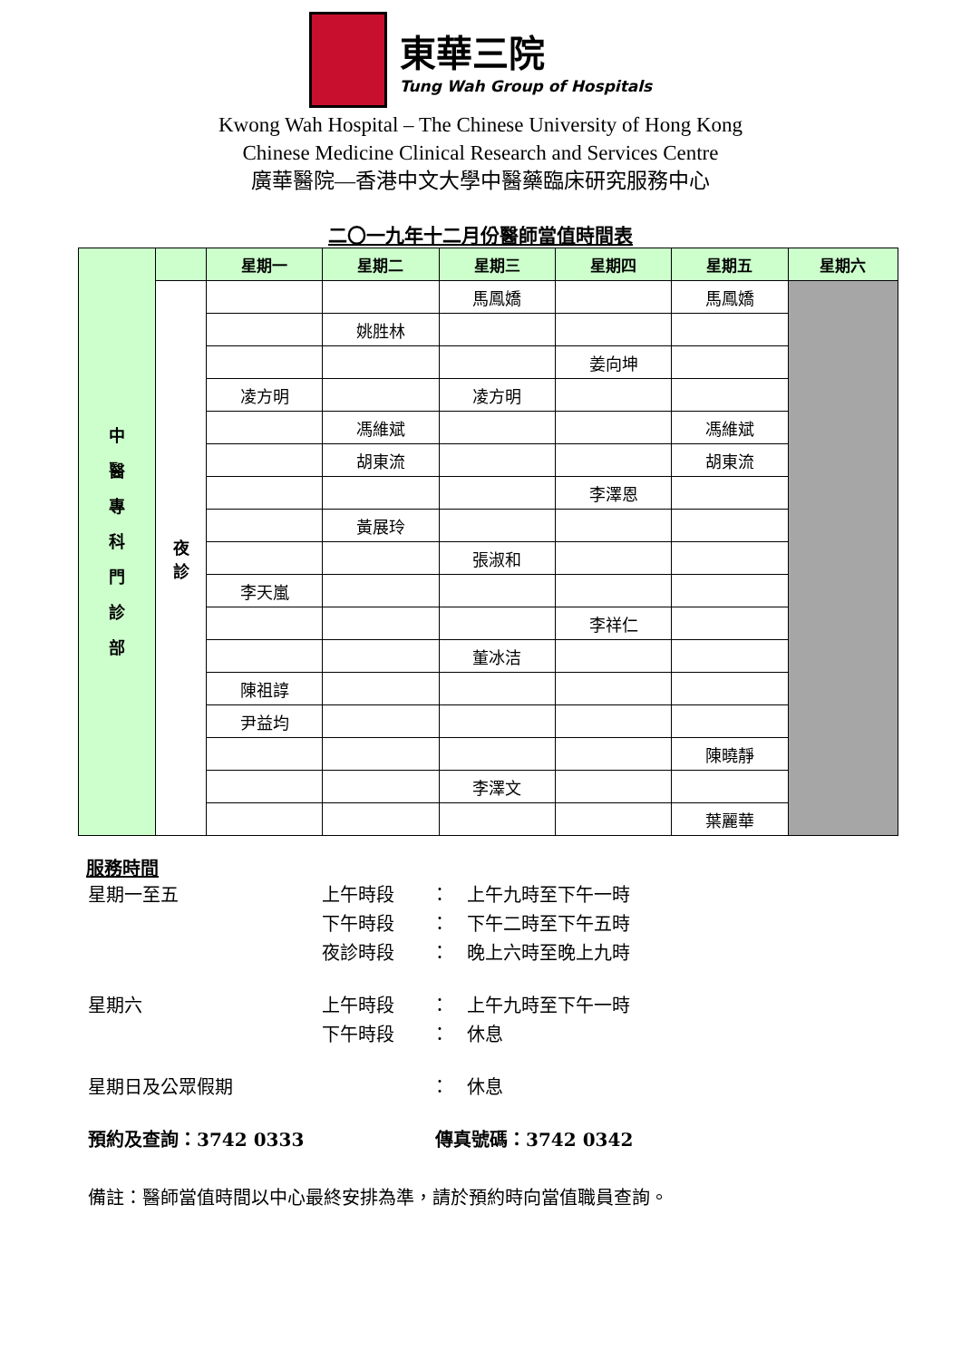東華三院
Tung Wah Group of Hospitals
Kwong Wah Hospital – The Chinese University of Hong Kong
Chinese Medicine Clinical Research and Services Centre
廣華醫院—香港中文大學中醫藥臨床研究服務中心
二〇一九年十二月份醫師當值時間表
| 中 醫 專 科 門 診 部 | | 星期一 | 星期二 | 星期三 | 星期四 | 星期五 | 星期六 |
| | 夜 診 | | | 馬鳳嬌 | | 馬鳳嬌 | |
| | | | 姚胜林 | | | | |
| | | | | | 姜向坤 | | |
| | | 凌方明 | | 凌方明 | | | |
| | | | 馮維斌 | | | 馮維斌 | |
| | | | 胡東流 | | | 胡東流 | |
| | | | | | 李澤恩 | | |
| | | | 黃展玲 | | | | |
| | | | | 張淑和 | | | |
| | | 李天嵐 | | | | | |
| | | | | | 李祥仁 | | |
| | | | | 董冰洁 | | | |
| | | 陳祖諄 | | | | | |
| | | 尹益均 | | | | | |
| | | | | | | 陳曉靜 | |
| | | | | 李澤文 | | | |
| | | | | | | 葉麗華 | |
服務時間
星期一至五 上午時段 ： 上午九時至下午一時
下午時段 ： 下午二時至下午五時
夜診時段 ： 晚上六時至晚上九時
星期六 上午時段 ： 上午九時至下午一時
下午時段 ： 休息
星期日及公眾假期 ： 休息
預約及查詢：3742 0333 傳真號碼：3742 0342
備註：醫師當值時間以中心最終安排為準，請於預約時向當值職員查詢。